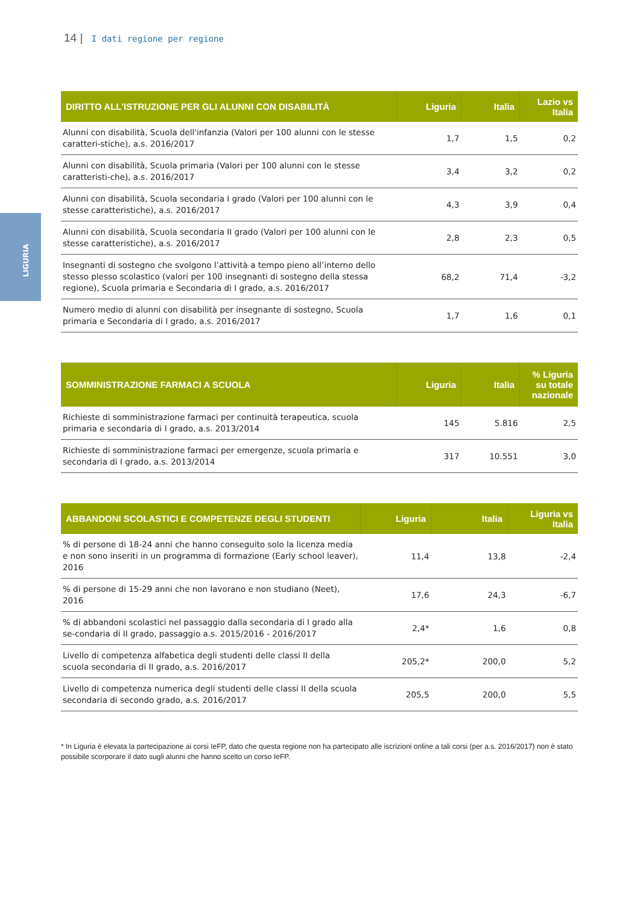14 | I dati regione per regione
LIGURIA
| DIRITTO ALL'ISTRUZIONE PER GLI ALUNNI CON DISABILITÀ | Liguria | Italia | Lazio vs Italia |
| --- | --- | --- | --- |
| Alunni con disabilità, Scuola dell'infanzia (Valori per 100 alunni con le stesse caratteri-stiche), a.s. 2016/2017 | 1,7 | 1,5 | 0,2 |
| Alunni con disabilità, Scuola primaria (Valori per 100 alunni con le stesse caratteristi-che), a.s. 2016/2017 | 3,4 | 3,2 | 0,2 |
| Alunni con disabilità, Scuola secondaria I grado (Valori per 100 alunni con le stesse caratteristiche), a.s. 2016/2017 | 4,3 | 3,9 | 0,4 |
| Alunni con disabilità, Scuola secondaria II grado (Valori per 100 alunni con le stesse caratteristiche), a.s. 2016/2017 | 2,8 | 2,3 | 0,5 |
| Insegnanti di sostegno che svolgono l’attività a tempo pieno all’interno dello stesso plesso scolastico (valori per 100 insegnanti di sostegno della stessa regione), Scuola primaria e Secondaria di I grado, a.s. 2016/2017 | 68,2 | 71,4 | -3,2 |
| Numero medio di alunni con disabilità per insegnante di sostegno, Scuola primaria e Secondaria di I grado, a.s. 2016/2017 | 1,7 | 1,6 | 0,1 |
| SOMMINISTRAZIONE FARMACI A SCUOLA | Liguria | Italia | % Liguria su totale nazionale |
| --- | --- | --- | --- |
| Richieste di somministrazione farmaci per continuità terapeutica, scuola primaria e secondaria di I grado, a.s. 2013/2014 | 145 | 5.816 | 2,5 |
| Richieste di somministrazione farmaci per emergenze, scuola primaria e secondaria di I grado, a.s. 2013/2014 | 317 | 10.551 | 3,0 |
| ABBANDONI SCOLASTICI E COMPETENZE DEGLI STUDENTI | Liguria | Italia | Liguria vs Italia |
| --- | --- | --- | --- |
| % di persone di 18-24 anni che hanno conseguito solo la licenza media e non sono inseriti in un programma di formazione (Early school leaver), 2016 | 11,4 | 13,8 | -2,4 |
| % di persone di 15-29 anni che non lavorano e non studiano (Neet), 2016 | 17,6 | 24,3 | -6,7 |
| % di abbandoni scolastici nel passaggio dalla secondaria di I grado alla se-condaria di II grado, passaggio a.s. 2015/2016 - 2016/2017 | 2,4* | 1,6 | 0,8 |
| Livello di competenza alfabetica degli studenti delle classi II della scuola secondaria di II grado, a.s. 2016/2017 | 205,2* | 200,0 | 5,2 |
| Livello di competenza numerica degli studenti delle classi II della scuola secondaria di secondo grado, a.s. 2016/2017 | 205,5 | 200,0 | 5,5 |
* In Liguria è elevata la partecipazione ai corsi IeFP, dato che questa regione non ha partecipato alle iscrizioni online a tali corsi (per a.s. 2016/2017) non è stato possibile scorporare il dato sugli alunni che hanno scelto un corso IeFP.